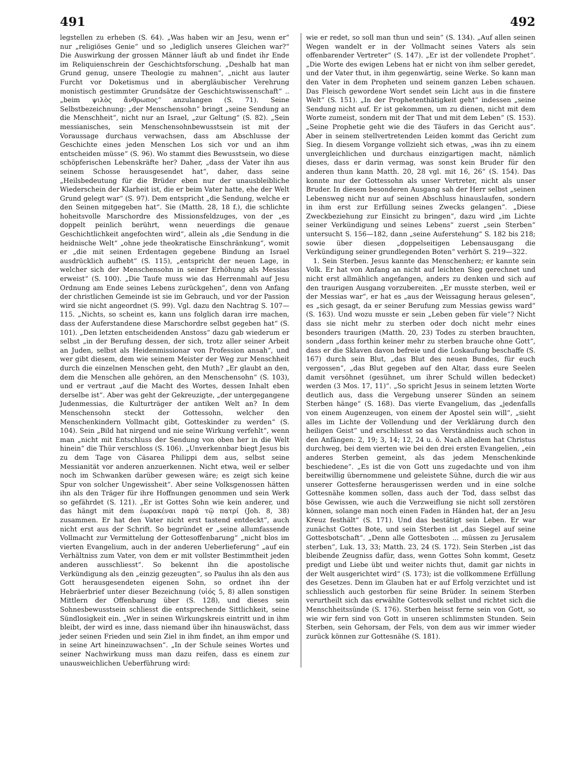491 492
legstellen zu erheben (S. 64). „Was haben wir an Jesu, wenn er“ nur „religiöses Genie“ und so „lediglich unseres Gleichen war?“ Die Auswirkung der grossen Männer läuft ab und findet ihr Ende im Reliquienschrein der Geschichtsforschung. „Deshalb hat man Grund genug, unsere Theologie zu mahnen“, „nicht aus lauter Furcht vor Doketismus und in abergläubischer Verehrung monistisch gestimmter Grundsätze der Geschichtswissenschaft“ .. „beim ψιλὸς ἄνθρωπος“ anzulangen (S. 71). Seine Selbstbezeichnung: „der Menschensohn“ bringt „seine Sendung an die Menschheit“, nicht nur an Israel, „zur Geltung“ (S. 82). „Sein messianisches, sein Menschensohnbewusstsein ist mit der Voraussage durchaus verwachsen, dass am Abschlusse der Geschichte eines jeden Menschen Los sich vor und an ihm entscheiden müsse“ (S. 96). Wo stammt dies Bewusstsein, wo diese schöpferischen Lebenskräfte her? Daher, „dass der Vater ihn aus seinem Schosse herausgesendet hat“, daher, dass seine „Heilsbedeutung für die Brüder eben nur der unausbleibliche Wiederschein der Klarheit ist, die er beim Vater hatte, ehe der Welt Grund gelegt war“ (S. 97). Dem entspricht „die Sendung, welche er den Seinen mitgegeben hat“. Sie (Matth. 28, 18 f.), die schlichte hoheitsvolle Marschordre des Missionsfeldzuges, von der „es doppelt peinlich berührt, wenn neuerdings die genaue Geschichtlichkeit angefochten wird“, allein als „die Sendung in die heidnische Welt“ „ohne jede theokratische Einschränkung“, womit er „die mit seinen Erdentagen gegebene Bindung an Israel ausdrücklich aufhebt“ (S. 115), „entspricht der neuen Lage, in welcher sich der Menschensohn in seiner Erhöhung als Messias erweist“ (S. 100). „Die Taufe muss wie das Herrenmahl auf Jesu Ordnung am Ende seines Lebens zurückgehen“, denn von Anfang der christlichen Gemeinde ist sie im Gebrauch, und vor der Passion wird sie nicht angeordnet (S. 99). Vgl. dazu den Nachtrag S. 107—115. „Nichts, so scheint es, kann uns folglich daran irre machen, dass der Auferstandene diese Marschordre selbst gegeben hat“ (S. 101). „Den letzten entscheidenden Anstoss“ dazu gab wiederum er selbst „in der Berufung dessen, der sich, trotz aller seiner Arbeit an Juden, selbst als Heidenmissionar von Profession ansah“, und wer gibt diesem, dem wie seinem Meister der Weg zur Menschheit durch die einzelnen Menschen geht, den Muth? „Er glaubt an den, dem die Menschen alle gehören, an den Menschensohn“ (S. 103), und er vertraut „auf die Macht des Wortes, dessen Inhalt eben derselbe ist“. Aber was geht der Gekreuzigte, „der untergegangene Judenmessias, die Kulturträger der antiken Welt an? In dem Menschensohn steckt der Gottessohn, welcher den Menschenkindern Vollmacht gibt, Gotteskinder zu werden“ (S. 104). Sein „Bild hat nirgend und nie seine Wirkung verfehlt“, wenn man „nicht mit Entschluss der Sendung von oben her in die Welt hinein“ die Thür verschloss (S. 106). „Unverkennbar biegt Jesus bis zu dem Tage von Cäsarea Philippi dem aus, selbst seine Messianität vor anderen anzuerkennen. Nicht etwa, weil er selber noch im Schwanken darüber gewesen wäre; es zeigt sich keine Spur von solcher Ungewissheit“. Aber seine Volksgenossen hätten ihn als den Träger für ihre Hoffnungen genommen und sein Werk so gefährdet (S. 121). „Er ist Gottes Sohn wie kein anderer, und das hängt mit dem ἑωρακέναι παρὰ τῷ πατρί (Joh. 8, 38) zusammen. Er hat den Vater nicht erst tastend entdeckt“, auch nicht erst aus der Schrift. So begründet er „seine allumfassende Vollmacht zur Vermittelung der Gottesoffenbarung“ „nicht blos im vierten Evangelium, auch in der anderen Ueberlieferung“ „auf ein Verhältniss zum Vater, von dem er mit vollster Bestimmtheit jeden anderen ausschliesst“. So bekennt ihn die apostolische Verkündigung als den „einzig gezeugten“, so Paulus ihn als den aus Gott herausgesendeten eigenen Sohn, so ordnet ihn der Hebräerbrief unter dieser Bezeichnung (υἱός 5, 8) allen sonstigen Mittlern der Offenbarung über (S. 128), und dieses sein Sohnesbewusstsein schliesst die entsprechende Sittlichkeit, seine Sündlosigkeit ein. „Wer in seinen Wirkungskreis eintritt und in ihm bleibt, der wird es inne, dass niemand über ihn hinauswächst, dass jeder seinen Frieden und sein Ziel in ihm findet, an ihm empor und in seine Art hineinzuwachsen“. „In der Schule seines Wortes und seiner Nachwirkung muss man dazu reifen, dass es einem zur unausweichlichen Ueberführung wird:
wie er redet, so soll man thun und sein“ (S. 134). „Auf allen seinen Wegen wandelt er in der Vollmacht seines Vaters als sein offenbarender Vertreter“ (S. 147). „Er ist der vollendete Prophet“. „Die Worte des ewigen Lebens hat er nicht von ihm selber geredet, und der Vater thut, in ihm gegenwärtig, seine Werke. So kann man den Vater in dem Propheten und seinem ganzen Leben schauen. Das Fleisch gewordene Wort sendet sein Licht aus in die finstere Welt“ (S. 151). „In der Prophetenthätigkeit geht“ indessen „seine Sendung nicht auf. Er ist gekommen, um zu dienen, nicht mit dem Worte zumeist, sondern mit der That und mit dem Leben“ (S. 153). „Seine Prophetie geht wie die des Täufers in das Gericht aus“. Aber in seinem stellvertretenden Leiden kommt das Gericht zum Sieg. In diesem Vorgange vollzieht sich etwas, „was ihn zu einem unvergleichlichen und durchaus einzigartigen macht, nämlich dieses, dass er darin vermag, was sonst kein Bruder für den anderen thun kann Matth. 20, 28 vgl. mit 16, 26“ (S. 154). Das konnte nur der Gottessohn als unser Vertreter, nicht als unser Bruder. In diesem besonderen Ausgang sah der Herr selbst „seinen Lebensweg nicht nur auf seinen Abschluss hinauslaufen, sondern in ihm erst zur Erfüllung seines Zwecks gelangen“. „Diese Zweckbeziehung zur Einsicht zu bringen“, dazu wird „im Lichte seiner Verkündigung und seines Lebens“ zuerst „sein Sterben“ untersucht S. 156—182, dann „seine Auferstehung“ S. 182 bis 218; sowie über diesen „doppelseitigen Lebensausgang die Verkündigung seiner grundlegenden Boten“ verhört S. 219—322.
1. Sein Sterben. Jesus kannte das Menschenherz; er kannte sein Volk. Er hat von Anfang an nicht auf leichten Sieg gerechnet und nicht erst allmählich angefangen, anders zu denken und sich auf den traurigen Ausgang vorzubereiten. „Er musste sterben, weil er der Messias war“, er hat es „aus der Weissagung heraus gelesen“, es „sich gesagt, da er seiner Berufung zum Messias gewiss ward“ (S. 163). Und wozu musste er sein „Leben geben für viele“? Nicht dass sie nicht mehr zu sterben oder doch nicht mehr eines besonders traurigen (Matth. 20, 23) Todes zu sterben brauchten, sondern „dass forthin keiner mehr zu sterben brauche ohne Gott“, dass er die Sklaven davon befreie und die Loskaufung beschaffe (S. 167) durch sein Blut, „das Blut des neuen Bundes, für euch vergossen“, „das Blut gegeben auf den Altar, dass eure Seelen damit versöhnet (gesühnet, um ihrer Schuld willen bedecket) werden (3 Mos. 17, 11)“. „So spricht Jesus in seinem letzten Worte deutlich aus, dass die Vergebung unserer Sünden an seinem Sterben hänge“ (S. 168). Das vierte Evangelium, das „jedenfalls von einem Augenzeugen, von einem der Apostel sein will“, „sieht alles im Lichte der Vollendung und der Verklärung durch den heiligen Geist“ und erschliesst so das Verständniss auch schon in den Anfängen: 2, 19; 3, 14; 12, 24 u. ö. Nach alledem hat Christus durchweg, bei dem vierten wie bei den drei ersten Evangelien, „ein anderes Sterben gemeint, als das jedem Menschenkinde beschiedene“. „Es ist die von Gott uns zugedachte und von ihm bereitwillig übernommene und geleistete Sühne, durch die wir aus unserer Gottesferne herausgerissen werden und in eine solche Gottesnähe kommen sollen, dass auch der Tod, dass selbst das böse Gewissen, wie auch die Verzweiflung sie nicht soll zerstören können, solange man noch einen Faden in Händen hat, der an Jesu Kreuz festhält“ (S. 171). Und das bestätigt sein Leben. Er war zunächst Gottes Bote, und sein Sterben ist „das Siegel auf seine Gottesbotschaft“. „Denn alle Gottesboten ... müssen zu Jerusalem sterben“, Luk. 13, 33; Matth. 23, 24 (S. 172). Sein Sterben „ist das bleibende Zeugniss dafür, dass, wenn Gottes Sohn kommt, Gesetz predigt und Liebe übt und weiter nichts thut, damit gar nichts in der Welt ausgerichtet wird“ (S. 173); ist die vollkommene Erfüllung des Gesetzes. Denn im Glauben hat er auf Erfolg verzichtet und ist schliesslich auch gestorben für seine Brüder. In seinem Sterben verurtheilt sich das erwählte Gottesvolk selbst und richtet sich die Menschheitssünde (S. 176). Sterben heisst ferne sein von Gott, so wie wir fern sind von Gott in unseren schlimmsten Stunden. Sein Sterben, sein Gehorsam, der Fels, von dem aus wir immer wieder zurück können zur Gottesnähe (S. 181).